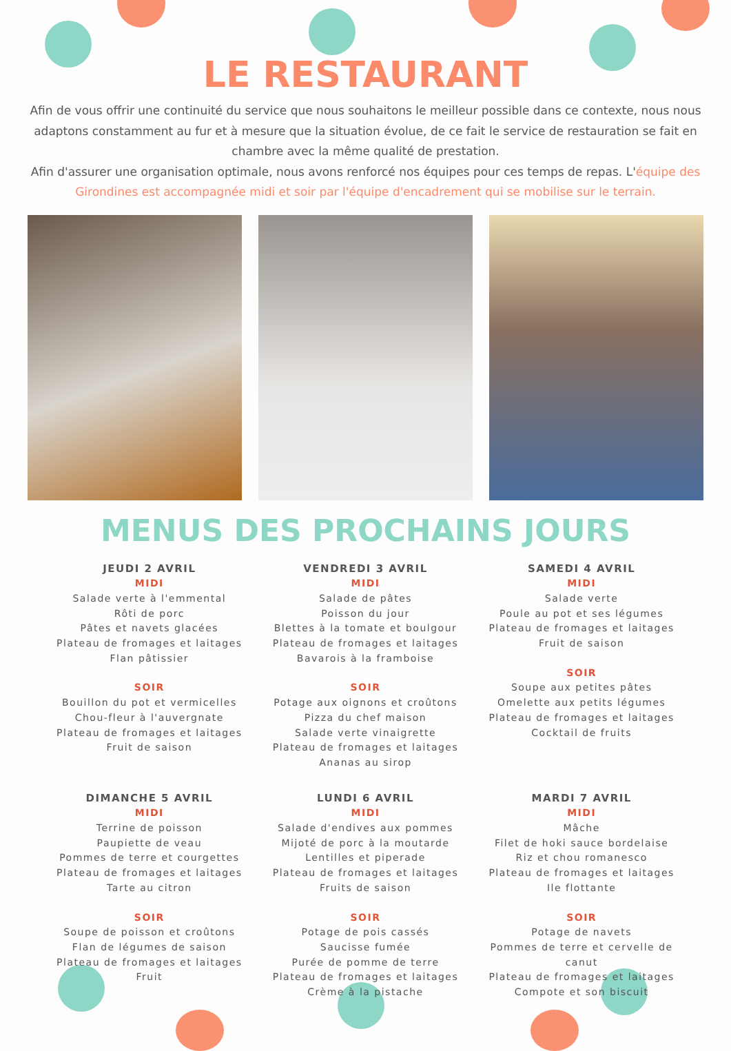LE RESTAURANT
Afin de vous offrir une continuité du service que nous souhaitons le meilleur possible dans ce contexte, nous nous adaptons constamment au fur et à mesure que la situation évolue, de ce fait le service de restauration se fait en chambre avec la même qualité de prestation.
Afin d'assurer une organisation optimale, nous avons renforcé nos équipes pour ces temps de repas. L'équipe des Girondines est accompagnée midi et soir par l'équipe d'encadrement qui se mobilise sur le terrain.
MENUS DES PROCHAINS JOURS
JEUDI 2 AVRIL
MIDI
Salade verte à l'emmental
Rôti de porc
Pâtes et navets glacées
Plateau de fromages et laitages
Flan pâtissier
SOIR
Bouillon du pot et vermicelles
Chou-fleur à l'auvergnate
Plateau de fromages et laitages
Fruit de saison
VENDREDI 3 AVRIL
MIDI
Salade de pâtes
Poisson du jour
Blettes à la tomate et boulgour
Plateau de fromages et laitages
Bavarois à la framboise
SOIR
Potage aux oignons et croûtons
Pizza du chef maison
Salade verte vinaigrette
Plateau de fromages et laitages
Ananas au sirop
SAMEDI 4 AVRIL
MIDI
Salade verte
Poule au pot et ses légumes
Plateau de fromages et laitages
Fruit de saison
SOIR
Soupe aux petites pâtes
Omelette aux petits légumes
Plateau de fromages et laitages
Cocktail de fruits
DIMANCHE 5 AVRIL
MIDI
Terrine de poisson
Paupiette de veau
Pommes de terre et courgettes
Plateau de fromages et laitages
Tarte au citron
SOIR
Soupe de poisson et croûtons
Flan de légumes de saison
Plateau de fromages et laitages
Fruit
LUNDI 6 AVRIL
MIDI
Salade d'endives aux pommes
Mijoté de porc à la moutarde
Lentilles et piperade
Plateau de fromages et laitages
Fruits de saison
SOIR
Potage de pois cassés
Saucisse fumée
Purée de pomme de terre
Plateau de fromages et laitages
Crème à la pistache
MARDI 7 AVRIL
MIDI
Mâche
Filet de hoki sauce bordelaise
Riz et chou romanesco
Plateau de fromages et laitages
Ile flottante
SOIR
Potage de navets
Pommes de terre et cervelle de canut
Plateau de fromages et laitages
Compote et son biscuit